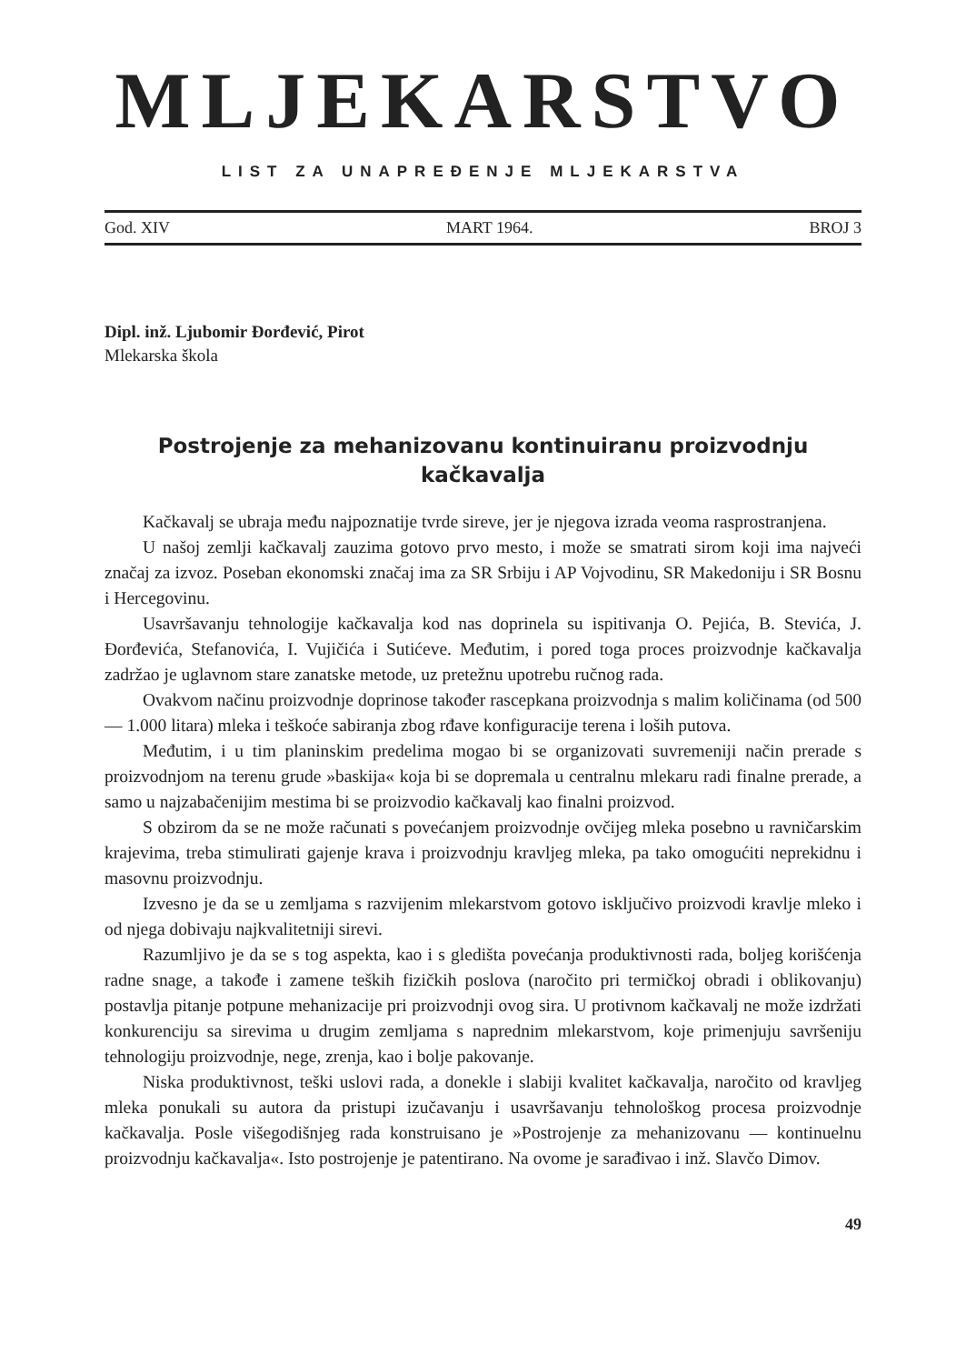MLJEKARSTVO
LIST ZA UNAPREĐENJE MLJEKARSTVA
God. XIV MART 1964. BROJ 3
Dipl. inž. Ljubomir Đorđević, Pirot
Mlekarska škola
Postrojenje za mehanizovanu kontinuiranu proizvodnju kačkavalja
Kačkavalj se ubraja među najpoznatije tvrde sireve, jer je njegova izrada veoma rasprostranjena.
U našoj zemlji kačkavalj zauzima gotovo prvo mesto, i može se smatrati sirom koji ima najveći značaj za izvoz. Poseban ekonomski značaj ima za SR Srbiju i AP Vojvodinu, SR Makedoniju i SR Bosnu i Hercegovinu.
Usavršavanju tehnologije kačkavalja kod nas doprinela su ispitivanja O. Pejića, B. Stevića, J. Đorđevića, Stefanovića, I. Vujičića i Sutićeve. Međutim, i pored toga proces proizvodnje kačkavalja zadržao je uglavnom stare zanatske metode, uz pretežnu upotrebu ručnog rada.
Ovakvom načinu proizvodnje doprinose također rascepkana proizvodnja s malim količinama (od 500 — 1.000 litara) mleka i teškoće sabiranja zbog rđave konfiguracije terena i loših putova.
Međutim, i u tim planinskim predelima mogao bi se organizovati suvremeniji način prerade s proizvodnjom na terenu grude »baskija« koja bi se dopremala u centralnu mlekaru radi finalne prerade, a samo u najzabačenijim mestima bi se proizvodio kačkavalj kao finalni proizvod.
S obzirom da se ne može računati s povećanjem proizvodnje ovčijeg mleka posebno u ravničarskim krajevima, treba stimulirati gajenje krava i proizvodnju kravljeg mleka, pa tako omogućiti neprekidnu i masovnu proizvodnju.
Izvesno je da se u zemljama s razvijenim mlekarstvom gotovo isključivo proizvodi kravlje mleko i od njega dobivaju najkvalitetniji sirevi.
Razumljivo je da se s tog aspekta, kao i s gledišta povećanja produktivnosti rada, boljeg korišćenja radne snage, a takođe i zamene teških fizičkih poslova (naročito pri termičkoj obradi i oblikovanju) postavlja pitanje potpune mehanizacije pri proizvodnji ovog sira. U protivnom kačkavalj ne može izdržati konkurenciju sa sirevima u drugim zemljama s naprednim mlekarstvom, koje primenjuju savršeniju tehnologiju proizvodnje, nege, zrenja, kao i bolje pakovanje.
Niska produktivnost, teški uslovi rada, a donekle i slabiji kvalitet kačkavalja, naročito od kravljeg mleka ponukali su autora da pristupi izučavanju i usavršavanju tehnološkog procesa proizvodnje kačkavalja. Posle višegodišnjeg rada konstruisano je »Postrojenje za mehanizovanu — kontinuelnu proizvodnju kačkavalja«. Isto postrojenje je patentirano. Na ovome je sarađivao i inž. Slavčo Dimov.
49